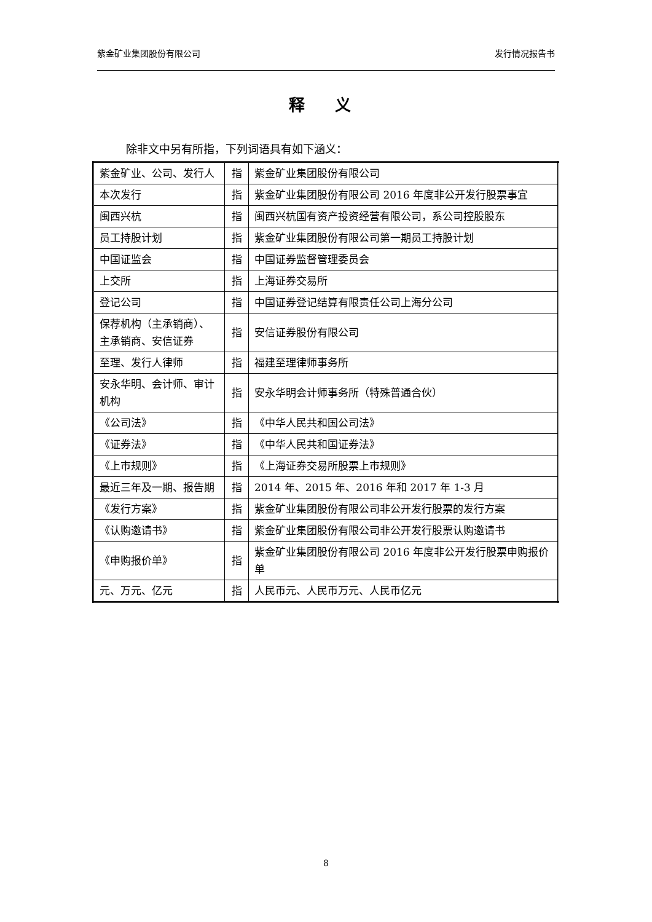紫金矿业集团股份有限公司 发行情况报告书
释 义
除非文中另有所指，下列词语具有如下涵义：
| 紫金矿业、公司、发行人 | 指 | 紫金矿业集团股份有限公司 |
| 本次发行 | 指 | 紫金矿业集团股份有限公司 2016 年度非公开发行股票事宜 |
| 闽西兴杭 | 指 | 闽西兴杭国有资产投资经营有限公司，系公司控股股东 |
| 员工持股计划 | 指 | 紫金矿业集团股份有限公司第一期员工持股计划 |
| 中国证监会 | 指 | 中国证券监督管理委员会 |
| 上交所 | 指 | 上海证券交易所 |
| 登记公司 | 指 | 中国证券登记结算有限责任公司上海分公司 |
| 保荐机构（主承销商）、主承销商、安信证券 | 指 | 安信证券股份有限公司 |
| 至理、发行人律师 | 指 | 福建至理律师事务所 |
| 安永华明、会计师、审计机构 | 指 | 安永华明会计师事务所（特殊普通合伙） |
| 《公司法》 | 指 | 《中华人民共和国公司法》 |
| 《证券法》 | 指 | 《中华人民共和国证券法》 |
| 《上市规则》 | 指 | 《上海证券交易所股票上市规则》 |
| 最近三年及一期、报告期 | 指 | 2014 年、2015 年、2016 年和 2017 年 1-3 月 |
| 《发行方案》 | 指 | 紫金矿业集团股份有限公司非公开发行股票的发行方案 |
| 《认购邀请书》 | 指 | 紫金矿业集团股份有限公司非公开发行股票认购邀请书 |
| 《申购报价单》 | 指 | 紫金矿业集团股份有限公司 2016 年度非公开发行股票申购报价单 |
| 元、万元、亿元 | 指 | 人民币元、人民币万元、人民币亿元 |
8